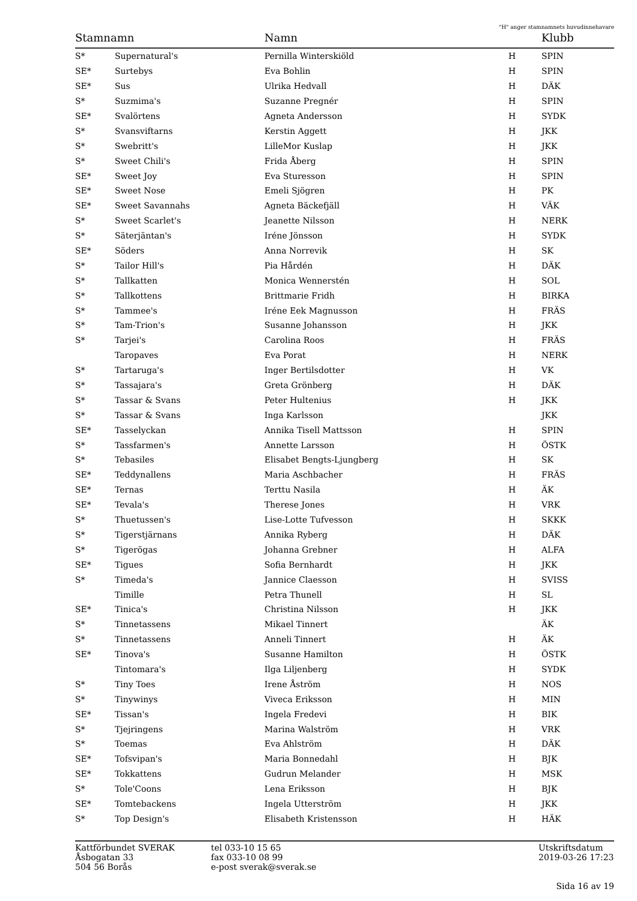"H" anger stamnamnets huvudinnehavare
| Stamnamn | | Namn | | Klubb |
| --- | --- | --- | --- | --- |
| S* | Supernatural's | Pernilla Winterskiöld | H | SPIN |
| SE* | Surtebys | Eva Bohlin | H | SPIN |
| SE* | Sus | Ulrika Hedvall | H | DÄK |
| S* | Suzmima's | Suzanne Pregnér | H | SPIN |
| SE* | Svalörtens | Agneta Andersson | H | SYDK |
| S* | Svansviftarns | Kerstin Aggett | H | JKK |
| S* | Swebritt's | LilleMor Kuslap | H | JKK |
| S* | Sweet Chili's | Frida Åberg | H | SPIN |
| SE* | Sweet Joy | Eva Sturesson | H | SPIN |
| SE* | Sweet Nose | Emeli Sjögren | H | PK |
| SE* | Sweet Savannahs | Agneta Bäckefjäll | H | VÄK |
| S* | Sweet Scarlet's | Jeanette Nilsson | H | NERK |
| S* | Säterjäntan's | Iréne Jönsson | H | SYDK |
| SE* | Söders | Anna Norrevik | H | SK |
| S* | Tailor Hill's | Pia Hårdén | H | DÄK |
| S* | Tallkatten | Monica Wennerstén | H | SOL |
| S* | Tallkottens | Brittmarie Fridh | H | BIRKA |
| S* | Tammee's | Iréne Eek Magnusson | H | FRÄS |
| S* | Tam-Trion's | Susanne Johansson | H | JKK |
| S* | Tarjei's | Carolina Roos | H | FRÄS |
| | Taropaves | Eva Porat | H | NERK |
| S* | Tartaruga's | Inger Bertilsdotter | H | VK |
| S* | Tassajara's | Greta Grönberg | H | DÄK |
| S* | Tassar & Svans | Peter Hultenius | H | JKK |
| S* | Tassar & Svans | Inga Karlsson | | JKK |
| SE* | Tasselyckan | Annika Tisell Mattsson | H | SPIN |
| S* | Tassfarmen's | Annette Larsson | H | ÖSTK |
| S* | Tebasiles | Elisabet Bengts-Ljungberg | H | SK |
| SE* | Teddynallens | Maria Aschbacher | H | FRÄS |
| SE* | Ternas | Terttu Nasila | H | ÄK |
| SE* | Tevala's | Therese Jones | H | VRK |
| S* | Thuetussen's | Lise-Lotte Tufvesson | H | SKKK |
| S* | Tigerstjärnans | Annika Ryberg | H | DÄK |
| S* | Tigerögas | Johanna Grebner | H | ALFA |
| SE* | Tigues | Sofia Bernhardt | H | JKK |
| S* | Timeda's | Jannice Claesson | H | SVISS |
| | Timille | Petra Thunell | H | SL |
| SE* | Tinica's | Christina Nilsson | H | JKK |
| S* | Tinnetassens | Mikael Tinnert | | ÄK |
| S* | Tinnetassens | Anneli Tinnert | H | ÄK |
| SE* | Tinova's | Susanne Hamilton | H | ÖSTK |
| | Tintomara's | Ilga Liljenberg | H | SYDK |
| S* | Tiny Toes | Irene Åström | H | NOS |
| S* | Tinywinys | Viveca Eriksson | H | MIN |
| SE* | Tissan's | Ingela Fredevi | H | BIK |
| S* | Tjejringens | Marina Walström | H | VRK |
| S* | Toemas | Eva Ahlström | H | DÄK |
| SE* | Tofsvipan's | Maria Bonnedahl | H | BJK |
| SE* | Tokkattens | Gudrun Melander | H | MSK |
| S* | Tole'Coons | Lena Eriksson | H | BJK |
| SE* | Tomtebackens | Ingela Utterström | H | JKK |
| S* | Top Design's | Elisabeth Kristensson | H | HÄK |
Kattförbundet SVERAK
Åsbogatan 33
504 56 Borås
tel 033-10 15 65
fax 033-10 08 99
e-post sverak@sverak.se
Utskriftsdatum
2019-03-26 17:23
Sida 16 av 19